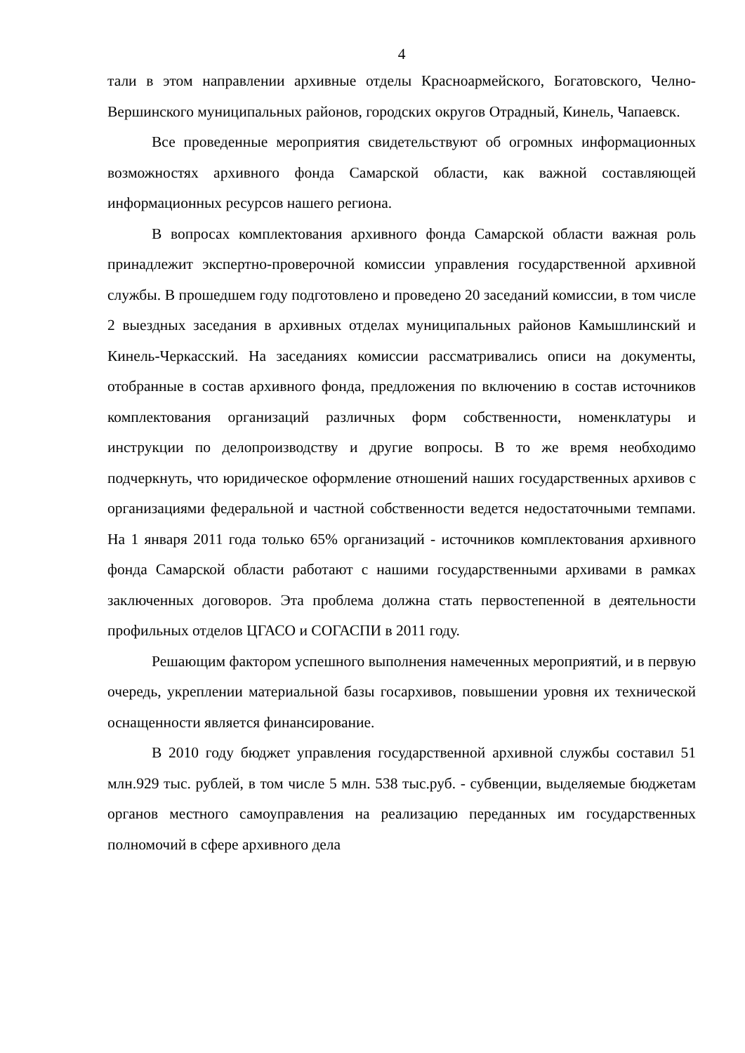4
тали в этом направлении архивные отделы Красноармейского, Богатовского, Челно-Вершинского муниципальных районов, городских округов Отрадный, Кинель, Чапаевск.
Все проведенные мероприятия свидетельствуют об огромных информационных возможностях архивного фонда Самарской области, как важной составляющей информационных ресурсов нашего региона.
В вопросах комплектования архивного фонда Самарской области важная роль принадлежит экспертно-проверочной комиссии управления государственной архивной службы. В прошедшем году подготовлено и проведено 20 заседаний комиссии, в том числе 2 выездных заседания в архивных отделах муниципальных районов Камышлинский и Кинель-Черкасский. На заседаниях комиссии рассматривались описи на документы, отобранные в состав архивного фонда, предложения по включению в состав источников комплектования организаций различных форм собственности, номенклатуры и инструкции по делопроизводству и другие вопросы. В то же время необходимо подчеркнуть, что юридическое оформление отношений наших государственных архивов с организациями федеральной и частной собственности ведется недостаточными темпами. На 1 января 2011 года только 65% организаций - источников комплектования архивного фонда Самарской области работают с нашими государственными архивами в рамках заключенных договоров. Эта проблема должна стать первостепенной в деятельности профильных отделов ЦГАСО и СОГАСПИ в 2011 году.
Решающим фактором успешного выполнения намеченных мероприятий, и в первую очередь, укреплении материальной базы госархивов, повышении уровня их технической оснащенности является финансирование.
В 2010 году бюджет управления государственной архивной службы составил 51 млн.929 тыс. рублей, в том числе 5 млн. 538 тыс.руб. - субвенции, выделяемые бюджетам органов местного самоуправления на реализацию переданных им государственных полномочий в сфере архивного дела